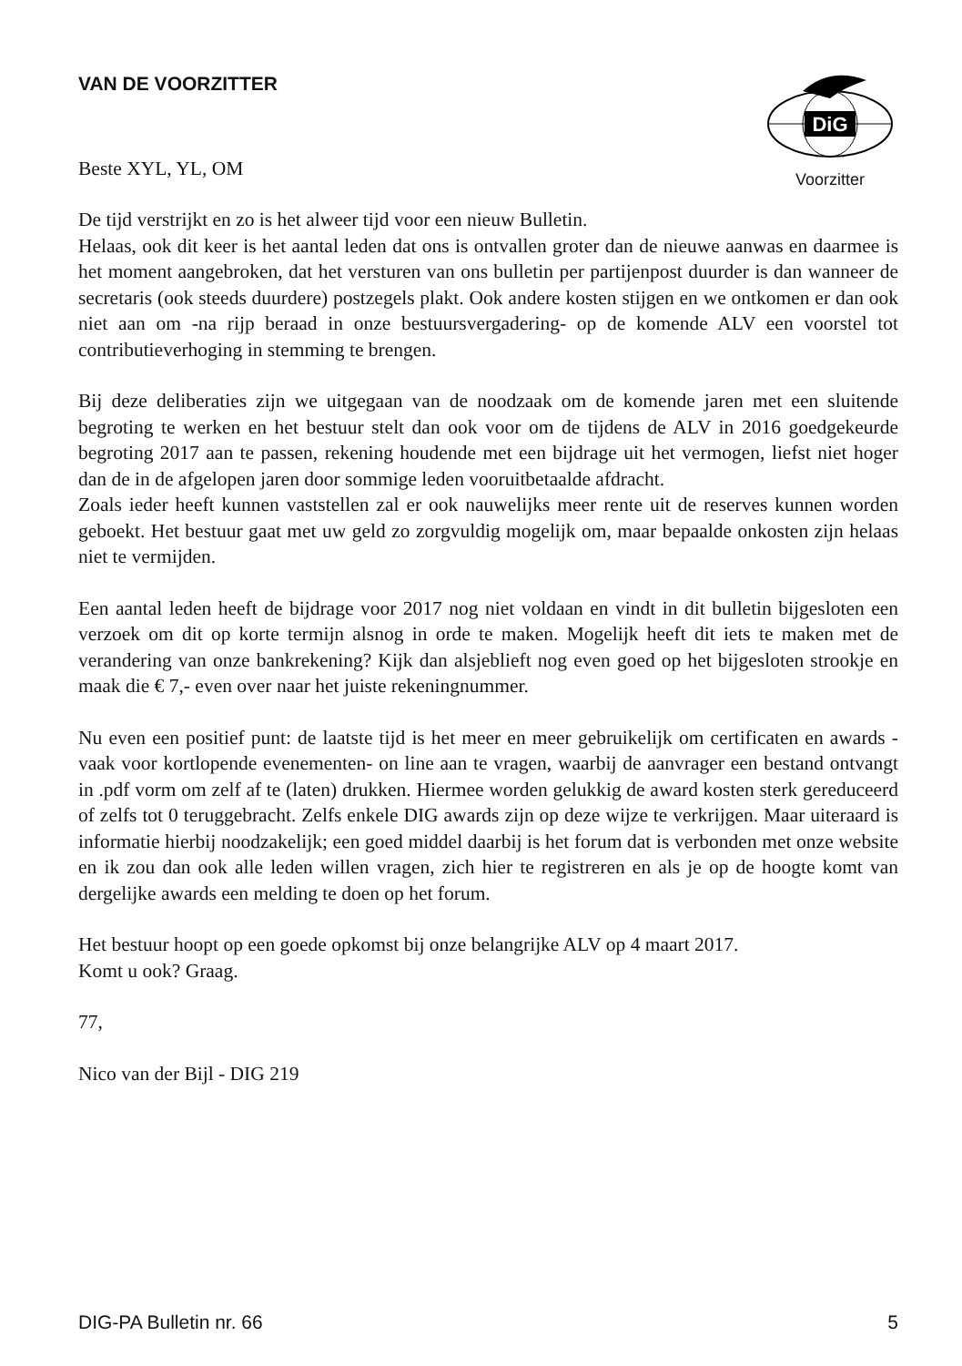DiG
Voorzitter
VAN DE VOORZITTER
Beste XYL, YL, OM
De tijd verstrijkt en zo is het alweer tijd voor een nieuw Bulletin.
Helaas, ook dit keer is het aantal leden dat ons is ontvallen groter dan de nieuwe aanwas en daarmee is het moment aangebroken, dat het versturen van ons bulletin per partijenpost duurder is dan wanneer de secretaris (ook steeds duurdere) postzegels plakt. Ook andere kosten stijgen en we ontkomen er dan ook niet aan om -na rijp beraad in onze bestuursvergadering- op de komende ALV een voorstel tot contributieverhoging in stemming te brengen.
Bij deze deliberaties zijn we uitgegaan van de noodzaak om de komende jaren met een sluitende begroting te werken en het bestuur stelt dan ook voor om de tijdens de ALV in 2016 goedgekeurde begroting 2017 aan te passen, rekening houdende met een bijdrage uit het vermogen, liefst niet hoger dan de in de afgelopen jaren door sommige leden vooruitbetaalde afdracht.
Zoals ieder heeft kunnen vaststellen zal er ook nauwelijks meer rente uit de reserves kunnen worden geboekt. Het bestuur gaat met uw geld zo zorgvuldig mogelijk om, maar bepaalde onkosten zijn helaas niet te vermijden.
Een aantal leden heeft de bijdrage voor 2017 nog niet voldaan en vindt in dit bulletin bijgesloten een verzoek om dit op korte termijn alsnog in orde te maken. Mogelijk heeft dit iets te maken met de verandering van onze bankrekening? Kijk dan alsjeblieft nog even goed op het bijgesloten strookje en maak die € 7,- even over naar het juiste rekeningnummer.
Nu even een positief punt: de laatste tijd is het meer en meer gebruikelijk om certificaten en awards -vaak voor kortlopende evenementen- on line aan te vragen, waarbij de aanvrager een bestand ontvangt in .pdf vorm om zelf af te (laten) drukken. Hiermee worden gelukkig de award kosten sterk gereduceerd of zelfs tot 0 teruggebracht. Zelfs enkele DIG awards zijn op deze wijze te verkrijgen. Maar uiteraard is informatie hierbij noodzakelijk; een goed middel daarbij is het forum dat is verbonden met onze website en ik zou dan ook alle leden willen vragen, zich hier te registreren en als je op de hoogte komt van dergelijke awards een melding te doen op het forum.
Het bestuur hoopt op een goede opkomst bij onze belangrijke ALV op 4 maart 2017.
Komt u ook? Graag.
77,
Nico van der Bijl - DIG 219
DIG-PA Bulletin nr. 66 5